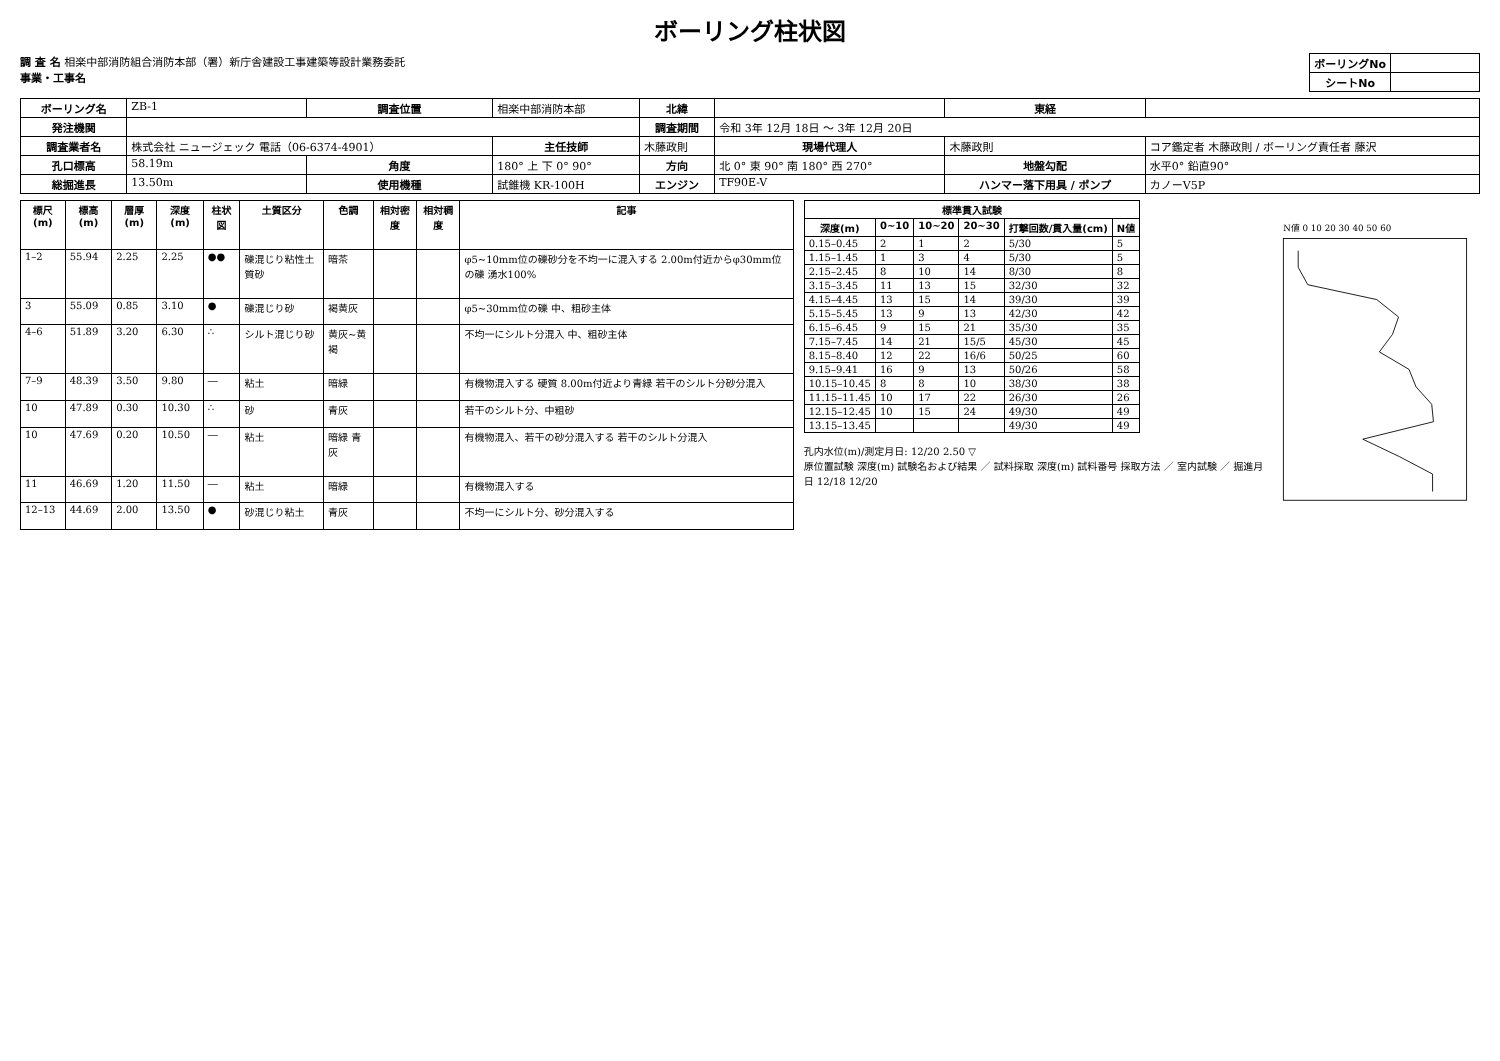ボーリング柱状図
調 査 名 相楽中部消防組合消防本部（署）新庁舎建設工事建築等設計業務委託
事業・工事名
| ボーリングNo | |
| シートNo | |
| ボーリング名 | ZB-1 | 調査位置 | 相楽中部消防本部 | 北緯 | | 東経 | |
| 発注機関 | | | | 調査期間 | 令和 3年 12月 18日 ～ 3年 12月 20日 | | |
| 調査業者名 | 株式会社 ニュージェック 電話（06-6374-4901） | | 主任技師 | 木藤政則 | 現場代理人 | 木藤政則 | コア鑑定者 木藤政則 / ボーリング責任者 藤沢 |
| 孔口標高 | 58.19m | 角度 | 180° 上 下 0° 90° | 方向 | 北 0° 東 90° 南 180° 西 270° | 地盤勾配 | 水平0° 鉛直90° |
| 総掘進長 | 13.50m | 使用機種 | 試錐機 KR-100H | エンジン | TF90E-V | ハンマー落下用具 / ポンプ | カノーV5P |
| 標尺(m) | 標高(m) | 層厚(m) | 深度(m) | 柱状図 | 土質区分 | 色調 | 相対密度 | 相対稠度 | 記事 |
| --- | --- | --- | --- | --- | --- | --- | --- | --- | --- |
| 1–2 | 55.94 | 2.25 | 2.25 | ●● | 礫混じり粘性土質砂 | 暗茶 | | | φ5~10mm位の礫砂分を不均一に混入する 2.00m付近からφ30mm位の礫 湧水100% |
| 3 | 55.09 | 0.85 | 3.10 | ● | 礫混じり砂 | 褐黄灰 | | | φ5~30mm位の礫 中、粗砂主体 |
| 4–6 | 51.89 | 3.20 | 6.30 | ∴ | シルト混じり砂 | 黄灰~黄褐 | | | 不均一にシルト分混入 中、粗砂主体 |
| 7–9 | 48.39 | 3.50 | 9.80 | ― | 粘土 | 暗緑 | | | 有機物混入する 硬質 8.00m付近より青緑 若干のシルト分砂分混入 |
| 10 | 47.89 | 0.30 | 10.30 | ∴ | 砂 | 青灰 | | | 若干のシルト分、中粗砂 |
| 10 | 47.69 | 0.20 | 10.50 | ― | 粘土 | 暗緑 青灰 | | | 有機物混入、若干の砂分混入する 若干のシルト分混入 |
| 11 | 46.69 | 1.20 | 11.50 | ― | 粘土 | 暗緑 | | | 有機物混入する |
| 12–13 | 44.69 | 2.00 | 13.50 | ● | 砂混じり粘土 | 青灰 | | | 不均一にシルト分、砂分混入する |
| 標準貫入試験 | | | | | |
| --- | --- | --- | --- | --- | --- |
| 深度(m) | 0~10 | 10~20 | 20~30 | 打撃回数/貫入量(cm) | N値 |
| 0.15–0.45 | 2 | 1 | 2 | 5/30 | 5 |
| 1.15–1.45 | 1 | 3 | 4 | 5/30 | 5 |
| 2.15–2.45 | 8 | 10 | 14 | 8/30 | 8 |
| 3.15–3.45 | 11 | 13 | 15 | 32/30 | 32 |
| 4.15–4.45 | 13 | 15 | 14 | 39/30 | 39 |
| 5.15–5.45 | 13 | 9 | 13 | 42/30 | 42 |
| 6.15–6.45 | 9 | 15 | 21 | 35/30 | 35 |
| 7.15–7.45 | 14 | 21 | 15/5 | 45/30 | 45 |
| 8.15–8.40 | 12 | 22 | 16/6 | 50/25 | 60 |
| 9.15–9.41 | 16 | 9 | 13 | 50/26 | 58 |
| 10.15–10.45 | 8 | 8 | 10 | 38/30 | 38 |
| 11.15–11.45 | 10 | 17 | 22 | 26/30 | 26 |
| 12.15–12.45 | 10 | 15 | 24 | 49/30 | 49 |
| 13.15–13.45 | | | | 49/30 | 49 |
孔内水位(m)/測定月日: 12/20 2.50 ▽
原位置試験 深度(m) 試験名および結果 ／ 試料採取 深度(m) 試料番号 採取方法 ／ 室内試験 ／ 掘進月日 12/18 12/20
N値 0 10 20 30 40 50 60